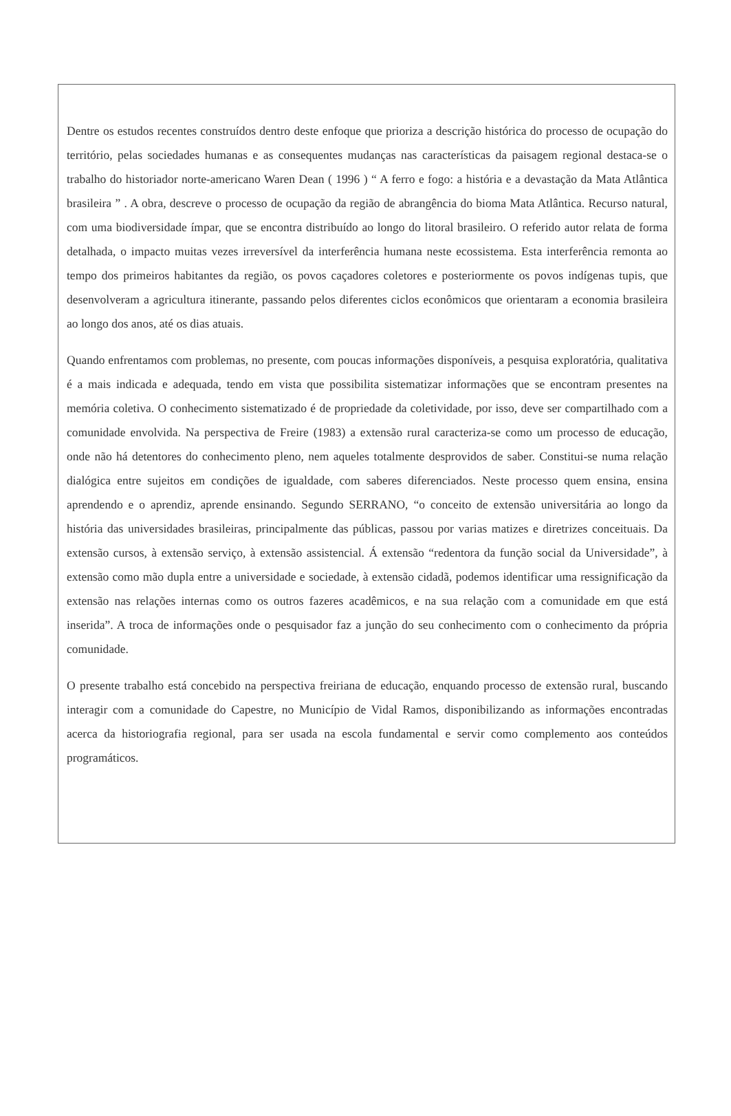Dentre os estudos recentes construídos dentro deste enfoque que prioriza a descrição histórica do processo de ocupação do território, pelas sociedades humanas e as consequentes mudanças nas características da paisagem regional destaca-se o trabalho do historiador norte-americano Waren Dean ( 1996 ) “ A ferro e fogo: a história e a devastação da Mata Atlântica brasileira ” . A obra, descreve o processo de ocupação da região de abrangência do bioma Mata Atlântica. Recurso natural, com uma biodiversidade ímpar, que se encontra distribuído ao longo do litoral brasileiro. O referido autor relata de forma detalhada, o impacto muitas vezes irreversível da interferência humana neste ecossistema. Esta interferência remonta ao tempo dos primeiros habitantes da região, os povos caçadores coletores e posteriormente os povos indígenas tupis, que desenvolveram a agricultura itinerante, passando pelos diferentes ciclos econômicos que orientaram a economia brasileira ao longo dos anos, até os dias atuais.
Quando enfrentamos com problemas, no presente, com poucas informações disponíveis, a pesquisa exploratória, qualitativa é a mais indicada e adequada, tendo em vista que possibilita sistematizar informações que se encontram presentes na memória coletiva. O conhecimento sistematizado é de propriedade da coletividade, por isso, deve ser compartilhado com a comunidade envolvida. Na perspectiva de Freire (1983) a extensão rural caracteriza-se como um processo de educação, onde não há detentores do conhecimento pleno, nem aqueles totalmente desprovidos de saber. Constitui-se numa relação dialógica entre sujeitos em condições de igualdade, com saberes diferenciados. Neste processo quem ensina, ensina aprendendo e o aprendiz, aprende ensinando. Segundo SERRANO, “o conceito de extensão universitária ao longo da história das universidades brasileiras, principalmente das públicas, passou por varias matizes e diretrizes conceituais. Da extensão cursos, à extensão serviço, à extensão assistencial. Á extensão “redentora da função social da Universidade”, à extensão como mão dupla entre a universidade e sociedade, à extensão cidadã, podemos identificar uma ressignificação da extensão nas relações internas como os outros fazeres acadêmicos, e na sua relação com a comunidade em que está inserida”. A troca de informações onde o pesquisador faz a junção do seu conhecimento com o conhecimento da própria comunidade.
O presente trabalho está concebido na perspectiva freiriana de educação, enquando processo de extensão rural, buscando interagir com a comunidade do Capestre, no Município de Vidal Ramos, disponibilizando as informações encontradas acerca da historiografia regional, para ser usada na escola fundamental e servir como complemento aos conteúdos programáticos.